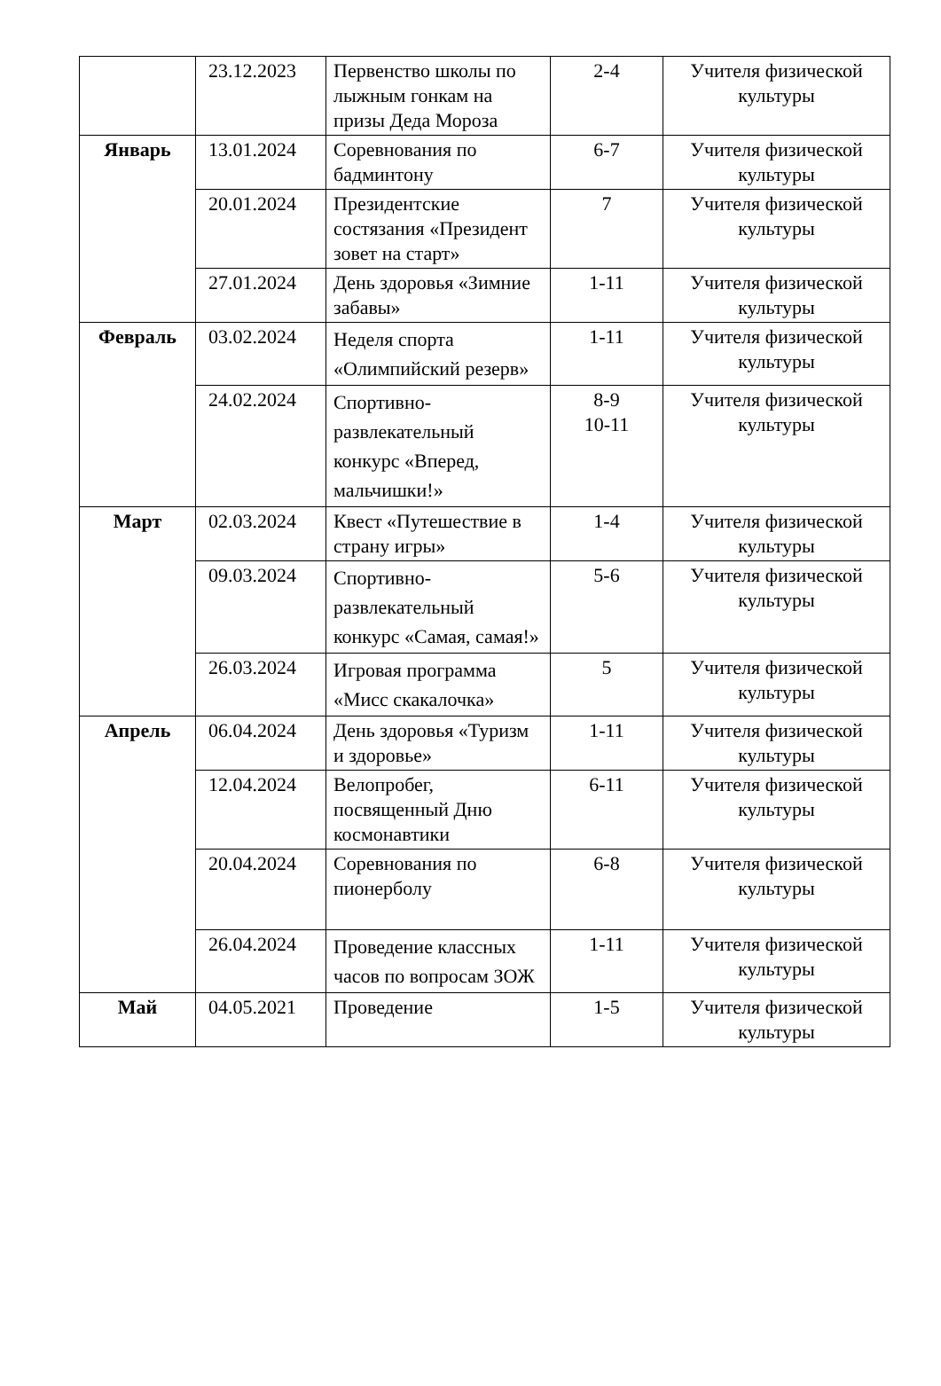| | 23.12.2023 | Первенство школы по лыжным гонкам на призы Деда Мороза | 2-4 | Учителя физической культуры |
| Январь | 13.01.2024 | Соревнования по бадминтону | 6-7 | Учителя физической культуры |
| | 20.01.2024 | Президентские состязания «Президент зовет на старт» | 7 | Учителя физической культуры |
| | 27.01.2024 | День здоровья «Зимние забавы» | 1-11 | Учителя физической культуры |
| Февраль | 03.02.2024 | Неделя спорта «Олимпийский резерв» | 1-11 | Учителя физической культуры |
| | 24.02.2024 | Спортивно-развлекательный конкурс «Вперед, мальчишки!» | 8-9 10-11 | Учителя физической культуры |
| Март | 02.03.2024 | Квест «Путешествие в страну игры» | 1-4 | Учителя физической культуры |
| | 09.03.2024 | Спортивно-развлекательный конкурс «Самая, самая!» | 5-6 | Учителя физической культуры |
| | 26.03.2024 | Игровая программа «Мисс скакалочка» | 5 | Учителя физической культуры |
| Апрель | 06.04.2024 | День здоровья «Туризм и здоровье» | 1-11 | Учителя физической культуры |
| | 12.04.2024 | Велопробег, посвященный Дню космонавтики | 6-11 | Учителя физической культуры |
| | 20.04.2024 | Соревнования по пионерболу | 6-8 | Учителя физической культуры |
| | 26.04.2024 | Проведение классных часов по вопросам ЗОЖ | 1-11 | Учителя физической культуры |
| Май | 04.05.2021 | Проведение | 1-5 | Учителя физической культуры |